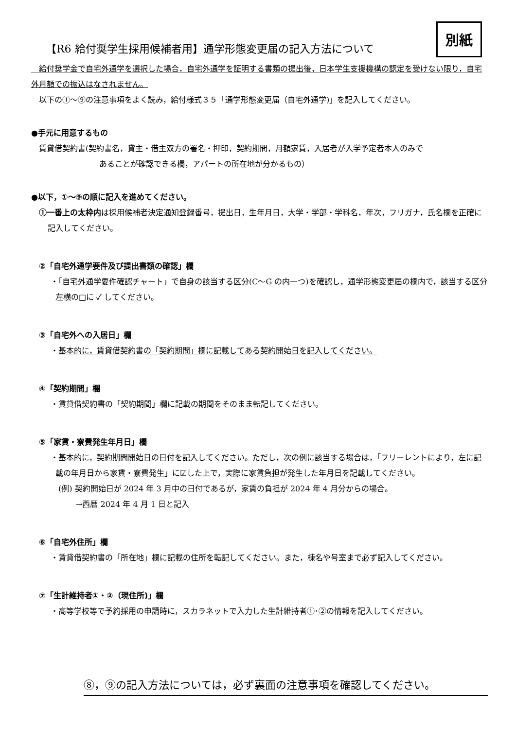別紙
【R6 給付奨学生採用候補者用】通学形態変更届の記入方法について
　給付奨学金で自宅外通学を選択した場合，自宅外通学を証明する書類の提出後，日本学生支援機構の認定を受けない限り，自宅外月額での振込はなされません。
　以下の①～⑨の注意事項をよく読み，給付様式３５「通学形態変更届（自宅外通学)」を記入してください。
●手元に用意するもの
賃貸借契約書(契約書名，貸主・借主双方の署名・押印，契約期間，月額家賃，入居者が入学予定者本人のみで
あることが確認できる欄，アパートの所在地が分かるもの）
●以下，①～⑨の順に記入を進めてください。
①一番上の太枠内は採用候補者決定通知登録番号，提出日，生年月日，大学・学部・学科名，年次，フリガナ，氏名欄を正確に記入してください。
②「自宅外通学要件及び提出書類の確認」欄
・「自宅外通学要件確認チャート」で自身の該当する区分(C～G の内一つ)を確認し，通学形態変更届の欄内で，該当する区分左横の□に ✓ してください。
③「自宅外への入居日」欄
・基本的に，賃貸借契約書の「契約期間」欄に記載してある契約開始日を記入してください。
④「契約期間」欄
・賃貸借契約書の「契約期間」欄に記載の期間をそのまま転記してください。
⑤「家賃・寮費発生年月日」欄
・基本的に，契約期間開始日の日付を記入してください。ただし，次の例に該当する場合は，「フリーレントにより，左に記載の年月日から家賃・寮費発生」に☑した上で，実際に家賃負担が発生した年月日を記載してください。
(例) 契約開始日が 2024 年 3 月中の日付であるが，家賃の負担が 2024 年 4 月分からの場合。
→西暦 2024 年 4 月 1 日と記入
⑥「自宅外住所」欄
・賃貸借契約書の「所在地」欄に記載の住所を転記してください。また，棟名や号室まで必ず記入してください。
⑦「生計維持者①・②（現住所)」欄
・高等学校等で予約採用の申請時に，スカラネットで入力した生計維持者①･②の情報を記入してください。
⑧，⑨の記入方法については，必ず裏面の注意事項を確認してください。